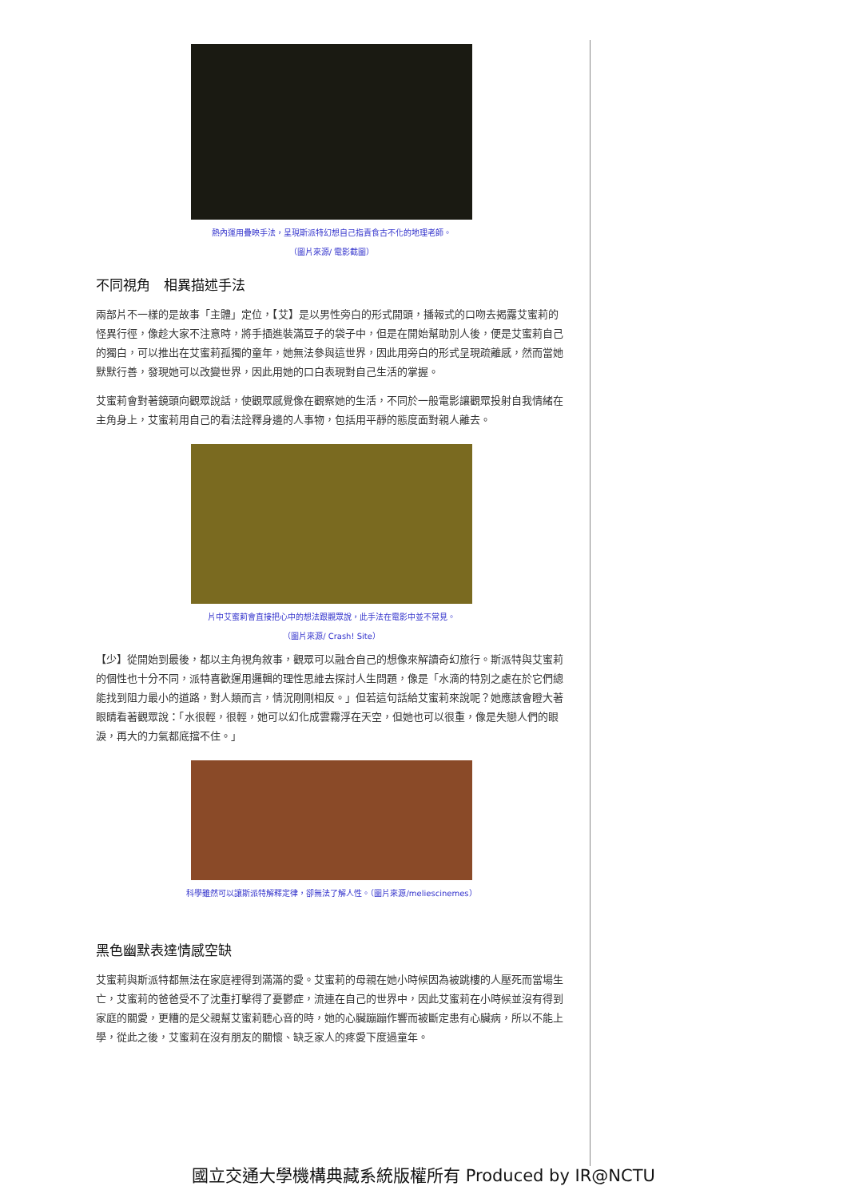熱內運用疊映手法，呈現斯派特幻想自己指責食古不化的地理老師。
（圖片來源/ 電影截圖）
不同視角　相異描述手法
兩部片不一樣的是故事「主體」定位，【艾】是以男性旁白的形式開頭，播報式的口吻去揭露艾蜜莉的怪異行徑，像趁大家不注意時，將手插進裝滿豆子的袋子中，但是在開始幫助別人後，便是艾蜜莉自己的獨白，可以推出在艾蜜莉孤獨的童年，她無法參與這世界，因此用旁白的形式呈現疏離感，然而當她默默行善，發現她可以改變世界，因此用她的口白表現對自己生活的掌握。
艾蜜莉會對著鏡頭向觀眾說話，使觀眾感覺像在觀察她的生活，不同於一般電影讓觀眾投射自我情緒在主角身上，艾蜜莉用自己的看法詮釋身邊的人事物，包括用平靜的態度面對親人離去。
片中艾蜜莉會直接把心中的想法跟觀眾說，此手法在電影中並不常見。
（圖片來源/ Crash! Site）
【少】從開始到最後，都以主角視角敘事，觀眾可以融合自己的想像來解讀奇幻旅行。斯派特與艾蜜莉的個性也十分不同，派特喜歡運用邏輯的理性思維去探討人生問題，像是「水滴的特別之處在於它們總能找到阻力最小的道路，對人類而言，情況剛剛相反。」但若這句話給艾蜜莉來說呢？她應該會瞪大著眼睛看著觀眾說：「水很輕，很輕，她可以幻化成雲霧浮在天空，但她也可以很重，像是失戀人們的眼淚，再大的力氣都底擋不住。」
科學雖然可以讓斯派特解釋定律，卻無法了解人性。（圖片來源/meliescinemes）
黑色幽默表達情感空缺
艾蜜莉與斯派特都無法在家庭裡得到滿滿的愛。艾蜜莉的母親在她小時候因為被跳樓的人壓死而當場生亡，艾蜜莉的爸爸受不了沈重打擊得了憂鬱症，流連在自己的世界中，因此艾蜜莉在小時候並沒有得到家庭的關愛，更糟的是父親幫艾蜜莉聽心音的時，她的心臟蹦蹦作響而被斷定患有心臟病，所以不能上學，從此之後，艾蜜莉在沒有朋友的關懷、缺乏家人的疼愛下度過童年。
國立交通大學機構典藏系統版權所有 Produced by IR@NCTU